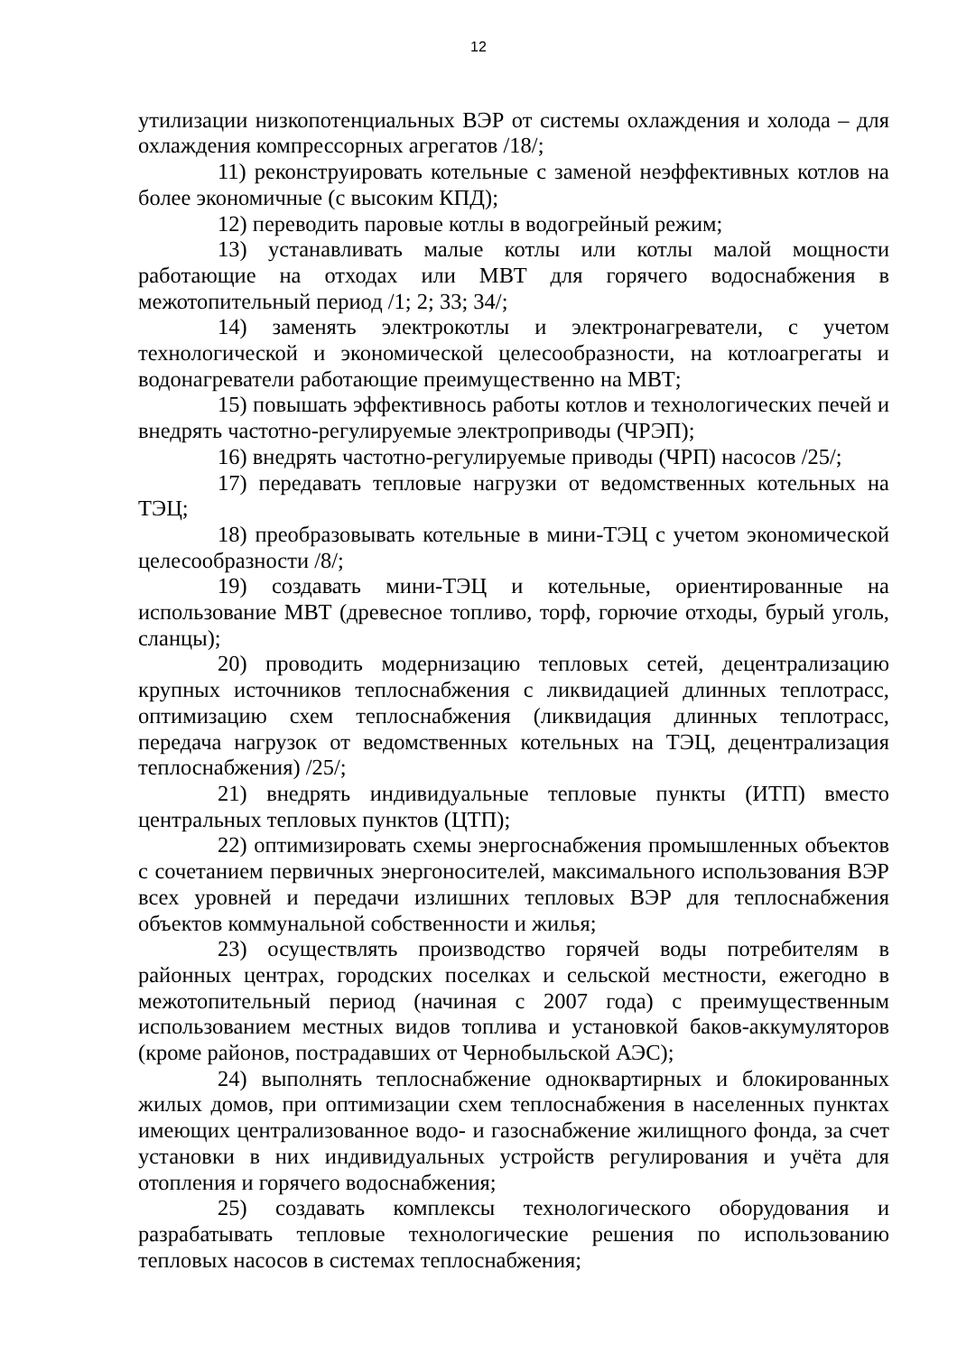12
утилизации низкопотенциальных ВЭР от системы охлаждения и холода – для охлаждения компрессорных агрегатов /18/;
11) реконструировать котельные с заменой неэффективных котлов на более экономичные (с высоким КПД);
12) переводить паровые котлы в водогрейный режим;
13) устанавливать малые котлы или котлы малой мощности работающие на отходах или МВТ для горячего водоснабжения в межотопительный период /1; 2; 33; 34/;
14) заменять электрокотлы и электронагреватели, с учетом технологической и экономической целесообразности, на котлоагрегаты и водонагреватели работающие преимущественно на МВТ;
15) повышать эффективнось работы котлов и технологических печей и внедрять частотно-регулируемые электроприводы (ЧРЭП);
16) внедрять частотно-регулируемые приводы (ЧРП) насосов /25/;
17) передавать тепловые нагрузки от ведомственных котельных на ТЭЦ;
18) преобразовывать котельные в мини-ТЭЦ с учетом экономической целесообразности /8/;
19) создавать мини-ТЭЦ и котельные, ориентированные на использование МВТ (древесное топливо, торф, горючие отходы, бурый уголь, сланцы);
20) проводить модернизацию тепловых сетей, децентрализацию крупных источников теплоснабжения с ликвидацией длинных теплотрасс, оптимизацию схем теплоснабжения (ликвидация длинных теплотрасс, передача нагрузок от ведомственных котельных на ТЭЦ, децентрализация теплоснабжения) /25/;
21) внедрять индивидуальные тепловые пункты (ИТП) вместо центральных тепловых пунктов (ЦТП);
22) оптимизировать схемы энергоснабжения промышленных объектов с сочетанием первичных энергоносителей, максимального использования ВЭР всех уровней и передачи излишних тепловых ВЭР для теплоснабжения объектов коммунальной собственности и жилья;
23) осуществлять производство горячей воды потребителям в районных центрах, городских поселках и сельской местности, ежегодно в межотопительный период (начиная с 2007 года) с преимущественным использованием местных видов топлива и установкой баков-аккумуляторов (кроме районов, пострадавших от Чернобыльской АЭС);
24) выполнять теплоснабжение одноквартирных и блокированных жилых домов, при оптимизации схем теплоснабжения в населенных пунктах имеющих централизованное водо- и газоснабжение жилищного фонда, за счет установки в них индивидуальных устройств регулирования и учёта для отопления и горячего водоснабжения;
25) создавать комплексы технологического оборудования и разрабатывать тепловые технологические решения по использованию тепловых насосов в системах теплоснабжения;